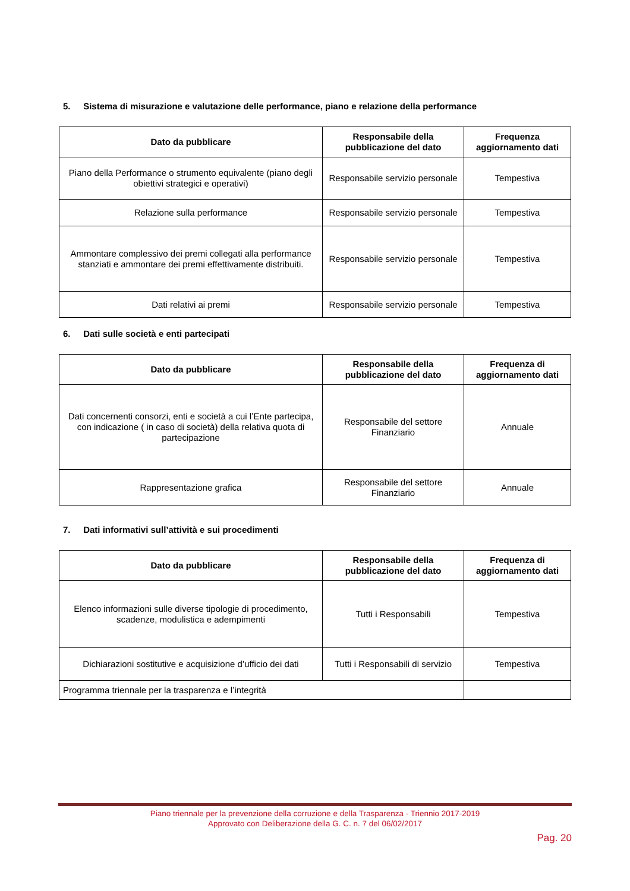5. Sistema di misurazione e valutazione delle performance, piano e relazione della performance
| Dato da pubblicare | Responsabile della pubblicazione del dato | Frequenza aggiornamento dati |
| --- | --- | --- |
| Piano della Performance o strumento equivalente (piano degli obiettivi strategici e operativi) | Responsabile servizio personale | Tempestiva |
| Relazione sulla performance | Responsabile servizio personale | Tempestiva |
| Ammontare complessivo dei premi collegati alla performance stanziati e ammontare dei premi effettivamente distribuiti. | Responsabile servizio personale | Tempestiva |
| Dati relativi ai premi | Responsabile servizio personale | Tempestiva |
6. Dati sulle società e enti partecipati
| Dato da pubblicare | Responsabile della pubblicazione del dato | Frequenza di aggiornamento dati |
| --- | --- | --- |
| Dati concernenti consorzi, enti e società a cui l’Ente partecipa, con indicazione ( in caso di società) della relativa quota di partecipazione | Responsabile del settore Finanziario | Annuale |
| Rappresentazione grafica | Responsabile del settore Finanziario | Annuale |
7. Dati informativi sull’attività e sui procedimenti
| Dato da pubblicare | Responsabile della pubblicazione del dato | Frequenza di aggiornamento dati |
| --- | --- | --- |
| Elenco informazioni sulle diverse tipologie di procedimento, scadenze, modulistica e adempimenti | Tutti i Responsabili | Tempestiva |
| Dichiarazioni sostitutive e acquisizione d’ufficio dei dati | Tutti i Responsabili di servizio | Tempestiva |
| Programma triennale per la trasparenza e l’integrità | | |
Piano triennale per la prevenzione della corruzione e della Trasparenza - Triennio 2017-2019
Approvato con Deliberazione della G. C. n. 7 del 06/02/2017
Pag. 20